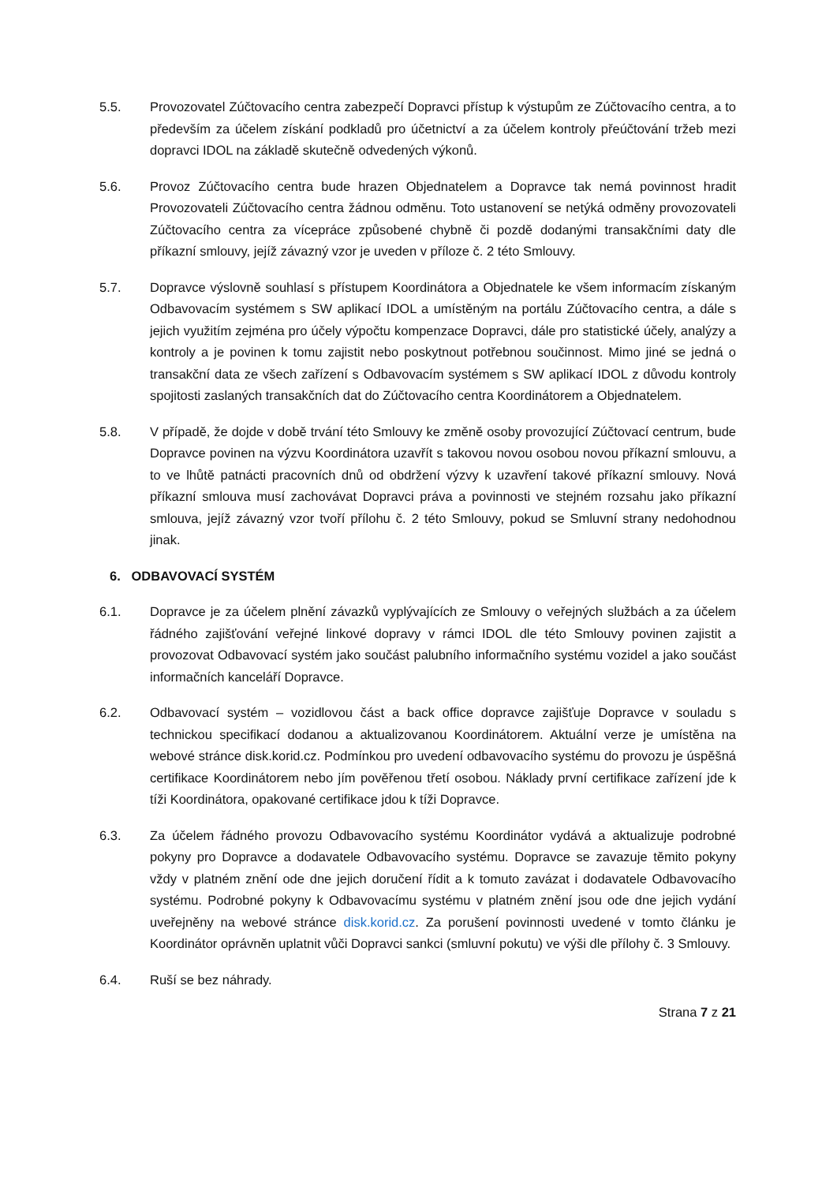5.5. Provozovatel Zúčtovacího centra zabezpečí Dopravci přístup k výstupům ze Zúčtovacího centra, a to především za účelem získání podkladů pro účetnictví a za účelem kontroly přeúčtování tržeb mezi dopravci IDOL na základě skutečně odvedených výkonů.
5.6. Provoz Zúčtovacího centra bude hrazen Objednatelem a Dopravce tak nemá povinnost hradit Provozovateli Zúčtovacího centra žádnou odměnu. Toto ustanovení se netýká odměny provozovateli Zúčtovacího centra za vícepráce způsobené chybně či pozdě dodanými transakčními daty dle příkazní smlouvy, jejíž závazný vzor je uveden v příloze č. 2 této Smlouvy.
5.7. Dopravce výslovně souhlasí s přístupem Koordinátora a Objednatele ke všem informacím získaným Odbavovacím systémem s SW aplikací IDOL a umístěným na portálu Zúčtovacího centra, a dále s jejich využitím zejména pro účely výpočtu kompenzace Dopravci, dále pro statistické účely, analýzy a kontroly a je povinen k tomu zajistit nebo poskytnout potřebnou součinnost. Mimo jiné se jedná o transakční data ze všech zařízení s Odbavovacím systémem s SW aplikací IDOL z důvodu kontroly spojitosti zaslaných transakčních dat do Zúčtovacího centra Koordinátorem a Objednatelem.
5.8. V případě, že dojde v době trvání této Smlouvy ke změně osoby provozující Zúčtovací centrum, bude Dopravce povinen na výzvu Koordinátora uzavřít s takovou novou osobou novou příkazní smlouvu, a to ve lhůtě patnácti pracovních dnů od obdržení výzvy k uzavření takové příkazní smlouvy. Nová příkazní smlouva musí zachovávat Dopravci práva a povinnosti ve stejném rozsahu jako příkazní smlouva, jejíž závazný vzor tvoří přílohu č. 2 této Smlouvy, pokud se Smluvní strany nedohodnou jinak.
6. ODBAVOVACÍ SYSTÉM
6.1. Dopravce je za účelem plnění závazků vyplývajících ze Smlouvy o veřejných službách a za účelem řádného zajišťování veřejné linkové dopravy v rámci IDOL dle této Smlouvy povinen zajistit a provozovat Odbavovací systém jako součást palubního informačního systému vozidel a jako součást informačních kanceláří Dopravce.
6.2. Odbavovací systém – vozidlovou část a back office dopravce zajišťuje Dopravce v souladu s technickou specifikací dodanou a aktualizovanou Koordinátorem. Aktuální verze je umístěna na webové stránce disk.korid.cz. Podmínkou pro uvedení odbavovacího systému do provozu je úspěšná certifikace Koordinátorem nebo jím pověřenou třetí osobou. Náklady první certifikace zařízení jde k tíži Koordinátora, opakované certifikace jdou k tíži Dopravce.
6.3. Za účelem řádného provozu Odbavovacího systému Koordinátor vydává a aktualizuje podrobné pokyny pro Dopravce a dodavatele Odbavovacího systému. Dopravce se zavazuje těmito pokyny vždy v platném znění ode dne jejich doručení řídit a k tomuto zavázat i dodavatele Odbavovacího systému. Podrobné pokyny k Odbavovacímu systému v platném znění jsou ode dne jejich vydání uveřejněny na webové stránce disk.korid.cz. Za porušení povinnosti uvedené v tomto článku je Koordinátor oprávněn uplatnit vůči Dopravci sankci (smluvní pokutu) ve výši dle přílohy č. 3 Smlouvy.
6.4. Ruší se bez náhrady.
Strana 7 z 21